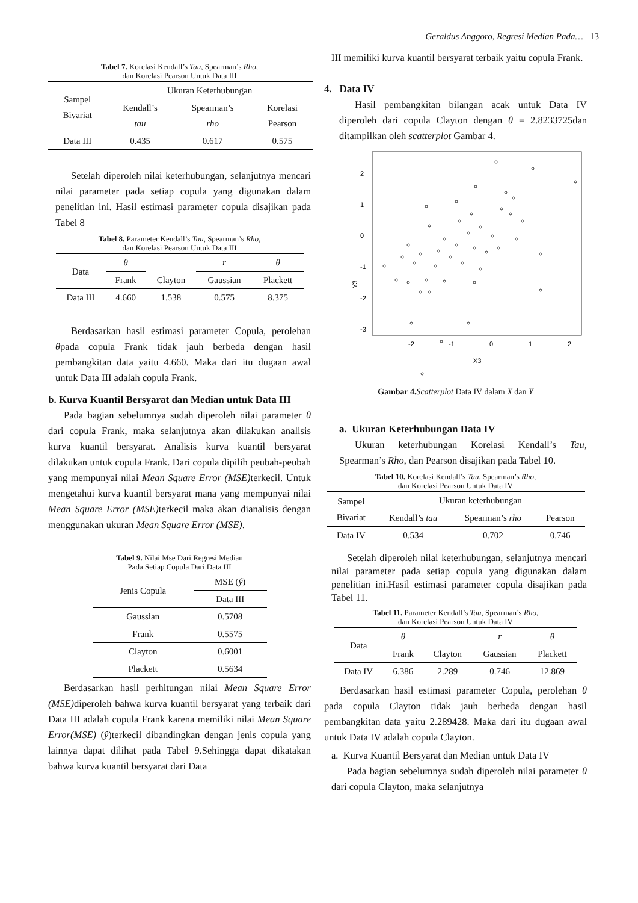Geraldus Anggoro, Regresi Median Pada… 13
Tabel 7. Korelasi Kendall’s Tau, Spearman’s Rho,
dan Korelasi Pearson Untuk Data III
| Sampel Bivariat | Ukuran Keterhubungan | | |
| --- | --- | --- | --- |
| | Kendall’s tau | Spearman’s rho | Korelasi Pearson |
| Data III | 0.435 | 0.617 | 0.575 |
Setelah diperoleh nilai keterhubungan, selanjutnya mencari nilai parameter pada setiap copula yang digunakan dalam penelitian ini. Hasil estimasi parameter copula disajikan pada Tabel 8
Tabel 8. Parameter Kendall’s Tau, Spearman’s Rho,
dan Korelasi Pearson Untuk Data III
| Data | θ | | r | θ |
| --- | --- | --- | --- | --- |
| | Frank | Clayton | Gaussian | Plackett |
| Data III | 4.660 | 1.538 | 0.575 | 8.375 |
Berdasarkan hasil estimasi parameter Copula, perolehan θpada copula Frank tidak jauh berbeda dengan hasil pembangkitan data yaitu 4.660. Maka dari itu dugaan awal untuk Data III adalah copula Frank.
b. Kurva Kuantil Bersyarat dan Median untuk Data III
Pada bagian sebelumnya sudah diperoleh nilai parameter θ dari copula Frank, maka selanjutnya akan dilakukan analisis kurva kuantil bersyarat. Analisis kurva kuantil bersyarat dilakukan untuk copula Frank. Dari copula dipilih peubah-peubah yang mempunyai nilai Mean Square Error (MSE) terkecil. Untuk mengetahui kurva kuantil bersyarat mana yang mempunyai nilai Mean Square Error (MSE) terkecil maka akan dianalisis dengan menggunakan ukuran Mean Square Error (MSE).
Tabel 9. Nilai Mse Dari Regresi Median
Pada Setiap Copula Dari Data III
| Jenis Copula | MSE ( ŷ ) |
| --- | --- |
| | Data III |
| Gaussian | 0.5708 |
| Frank | 0.5575 |
| Clayton | 0.6001 |
| Plackett | 0.5634 |
Berdasarkan hasil perhitungan nilai Mean Square Error (MSE) diperoleh bahwa kurva kuantil bersyarat yang terbaik dari Data III adalah copula Frank karena memiliki nilai Mean Square Error(MSE) (ŷ)terkecil dibandingkan dengan jenis copula yang lainnya dapat dilihat pada Tabel 9.Sehingga dapat dikatakan bahwa kurva kuantil bersyarat dari Data
III memiliki kurva kuantil bersyarat terbaik yaitu copula Frank.
4. Data IV
Hasil pembangkitan bilangan acak untuk Data IV diperoleh dari copula Clayton dengan θ = 2.8233725dan ditampilkan oleh scatterplot Gambar 4.
Y3
2
1
0
-1
-2
-3
-2
-1
0
1
2
X3
Gambar 4. Scatterplot Data IV dalam X dan Y
a. Ukuran Keterhubungan Data IV
Ukuran keterhubungan Korelasi Kendall’s Tau, Spearman’s Rho, dan Pearson disajikan pada Tabel 10.
Tabel 10. Korelasi Kendall’s Tau, Spearman’s Rho,
dan Korelasi Pearson Untuk Data IV
| Sampel Bivariat | Ukuran keterhubungan | | |
| --- | --- | --- | --- |
| | Kendall’s tau | Spearman’s rho | Pearson |
| Data IV | 0.534 | 0.702 | 0.746 |
Setelah diperoleh nilai keterhubungan, selanjutnya mencari nilai parameter pada setiap copula yang digunakan dalam penelitian ini.Hasil estimasi parameter copula disajikan pada Tabel 11.
Tabel 11. Parameter Kendall’s Tau, Spearman’s Rho,
dan Korelasi Pearson Untuk Data IV
| Data | θ | | r | θ |
| --- | --- | --- | --- | --- |
| | Frank | Clayton | Gaussian | Plackett |
| Data IV | 6.386 | 2.289 | 0.746 | 12.869 |
Berdasarkan hasil estimasi parameter Copula, perolehan θ pada copula Clayton tidak jauh berbeda dengan hasil pembangkitan data yaitu 2.289428. Maka dari itu dugaan awal untuk Data IV adalah copula Clayton.
a. Kurva Kuantil Bersyarat dan Median untuk Data IV
Pada bagian sebelumnya sudah diperoleh nilai parameter θ dari copula Clayton, maka selanjutnya